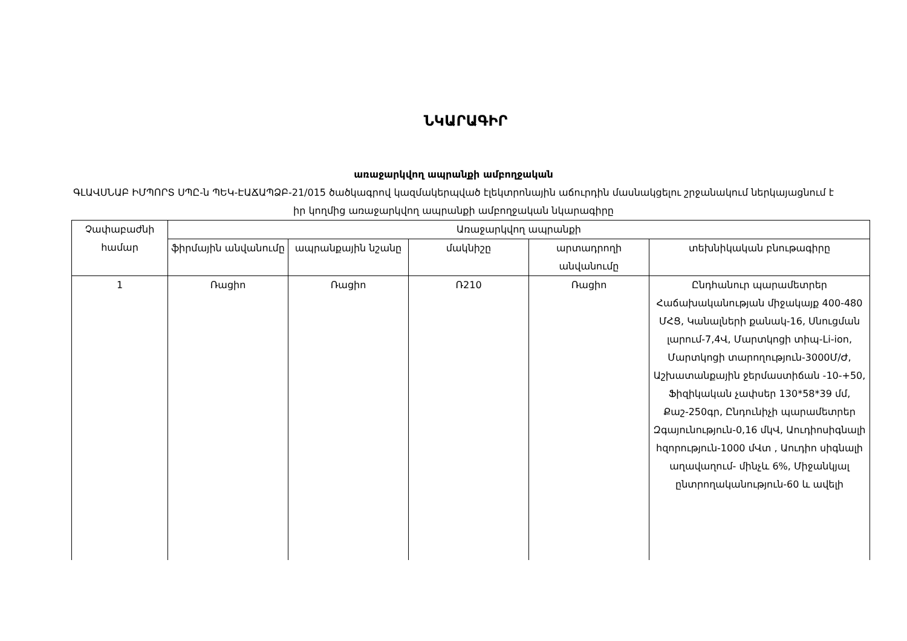ՆԿԱՐԱԳԻՐ
առաջարկվող ապրանքի ամբողջական
ԳԼԱՎՍՆԱԲ ԻՄՊՈՐՏ ՍՊԸ-ն ՊԵԿ-ԷԱՃԱՊՁԲ-21/015 ծածկագրով կազմակերպված էլեկտրոնային աճուրդին մասնակցելու շրջանակում ներկայացնում է իր կողմից առաջարկվող ապրանքի ամբողջական նկարագիրը
| Չափաբաժնի համար | Առաջարկվող ապրանքի | | | | |
| --- | --- | --- | --- | --- | --- |
| | ֆիրմային անվանումը | ապրանքային նշանը | մակնիշը | արտադրողի անվանումը | տեխնիկական բնութագիրը |
| 1 | Ռացիո | Ռացիո | Ռ210 | Ռացիո | Ընդհանուր պարամետրեր Հաճախականության միջակայք 400-480 ՄՀՑ, Կանալների քանակ-16, Սնուցման լարում-7,4Վ, Մարտկոցի տիպ-Li-ion, Մարտկոցի տարողություն-3000Մ/Ժ, Աշխատանքային ջերմաստիճան -10-+50, Ֆիզիկական չափսեր 130*58*39 մմ, Քաշ-250գր, Ընդունիչի պարամետրեր Զգայունություն-0,16 մկՎ, Աուդիոսիգնալի հզորություն-1000 մՎտ , Աուդիո սիգնալի աղավաղում- մինչև 6%, Միջանկյալ ընտրողականություն-60 և ավելի |